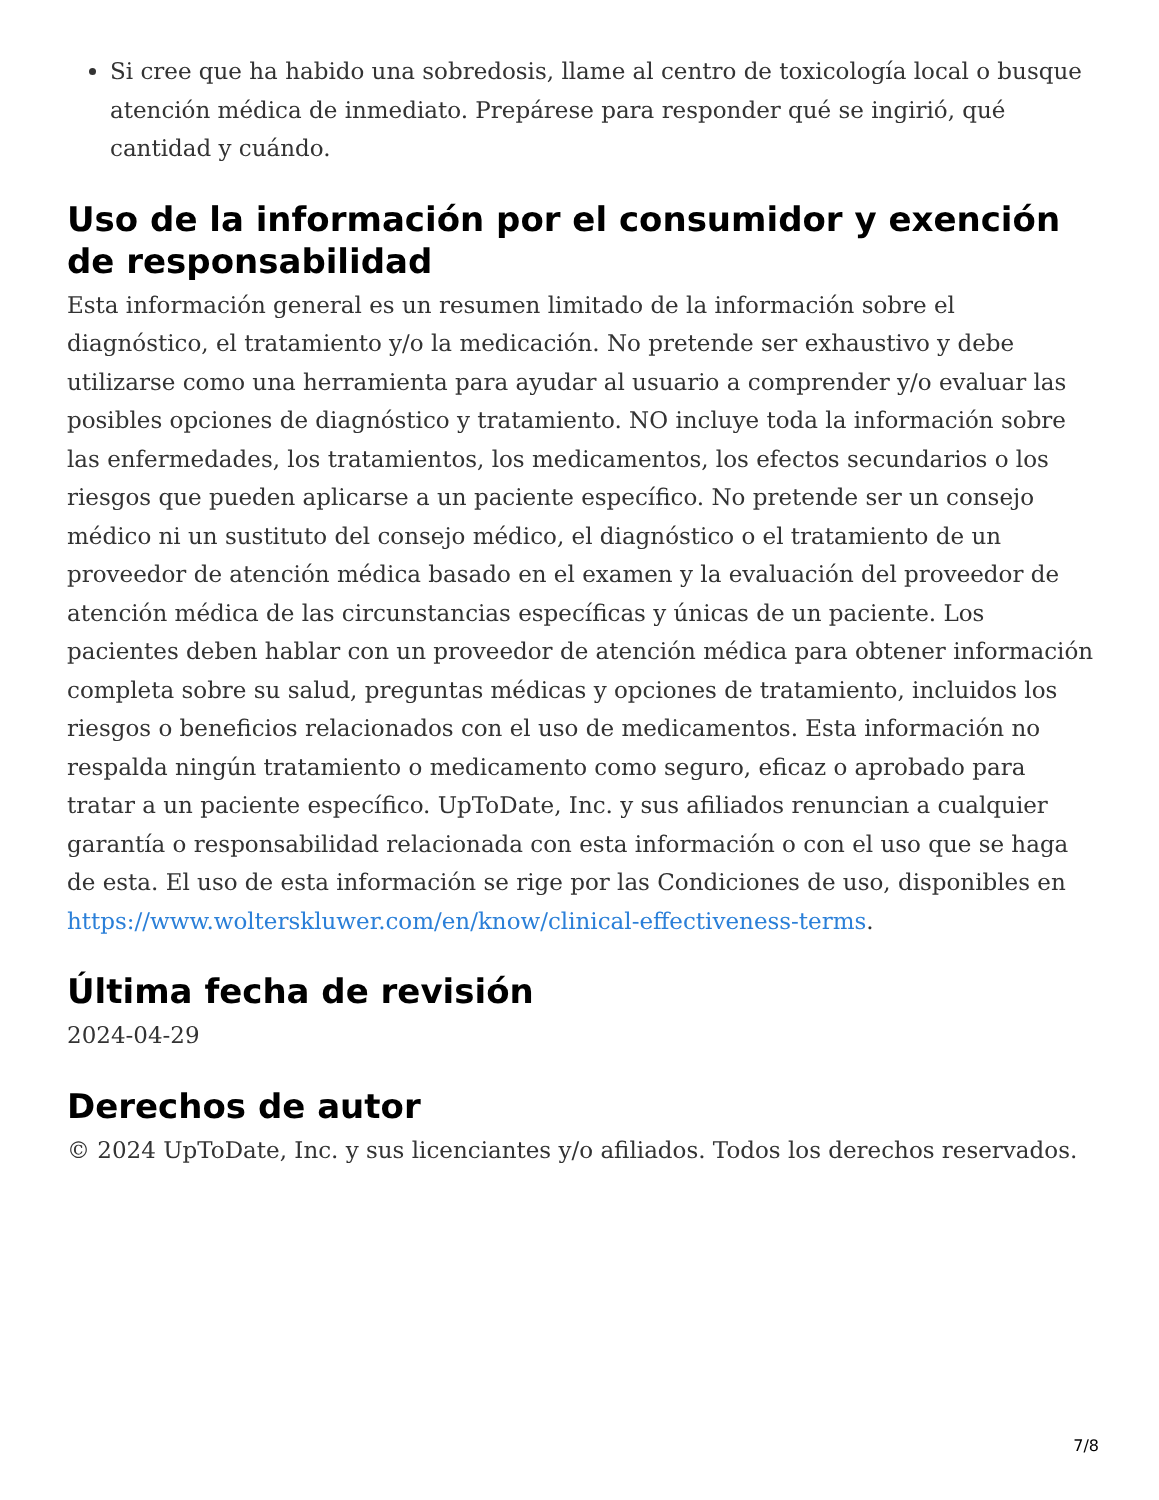Si cree que ha habido una sobredosis, llame al centro de toxicología local o busque atención médica de inmediato. Prepárese para responder qué se ingirió, qué cantidad y cuándo.
Uso de la información por el consumidor y exención de responsabilidad
Esta información general es un resumen limitado de la información sobre el diagnóstico, el tratamiento y/o la medicación. No pretende ser exhaustivo y debe utilizarse como una herramienta para ayudar al usuario a comprender y/o evaluar las posibles opciones de diagnóstico y tratamiento. NO incluye toda la información sobre las enfermedades, los tratamientos, los medicamentos, los efectos secundarios o los riesgos que pueden aplicarse a un paciente específico. No pretende ser un consejo médico ni un sustituto del consejo médico, el diagnóstico o el tratamiento de un proveedor de atención médica basado en el examen y la evaluación del proveedor de atención médica de las circunstancias específicas y únicas de un paciente. Los pacientes deben hablar con un proveedor de atención médica para obtener información completa sobre su salud, preguntas médicas y opciones de tratamiento, incluidos los riesgos o beneficios relacionados con el uso de medicamentos. Esta información no respalda ningún tratamiento o medicamento como seguro, eficaz o aprobado para tratar a un paciente específico. UpToDate, Inc. y sus afiliados renuncian a cualquier garantía o responsabilidad relacionada con esta información o con el uso que se haga de esta. El uso de esta información se rige por las Condiciones de uso, disponibles en https://www.wolterskluwer.com/en/know/clinical-effectiveness-terms.
Última fecha de revisión
2024-04-29
Derechos de autor
© 2024 UpToDate, Inc. y sus licenciantes y/o afiliados. Todos los derechos reservados.
7/8